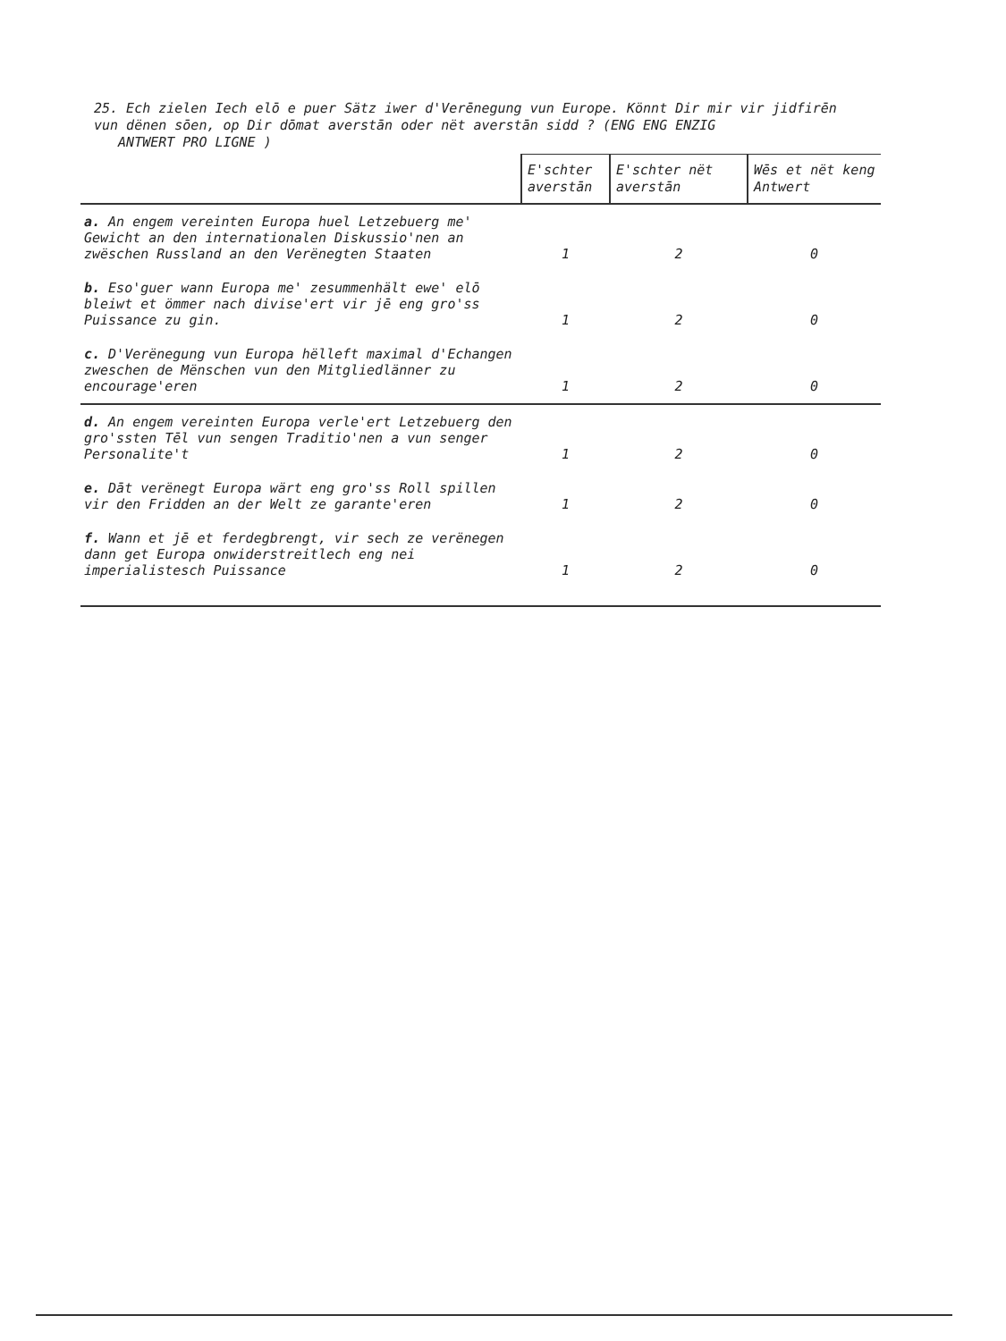25. Ech zielen Iech elō e puer Sätz iwer d'Verēnegung vun Europe. Könnt Dir mir vir jidfirēn vun dënen sōen, op Dir dōmat averstān oder nët averstān sidd ? (ENG ENG ENZIG
ANTWERT PRO LIGNE )
| | E'schter averstān | E'schter nët averstān | Wēs et nët keng Antwert |
| --- | --- | --- | --- |
| a. An engem vereinten Europa huel Letzebuerg me' Gewicht an den internationalen Diskussio'nen an zwëschen Russland an den Verënegten Staaten | 1 | 2 | 0 |
| b. Eso'guer wann Europa me' zesummenhält ewe' elō bleiwt et ömmer nach divise'ert vir jē eng gro'ss Puissance zu gin. | 1 | 2 | 0 |
| c. D'Verënegung vun Europa hëlleft maximal d'Echangen zweschen de Mënschen vun den Mitgliedlänner zu encourage'eren | 1 | 2 | 0 |
| d. An engem vereinten Europa verle'ert Letzebuerg den gro'ssten Tēl vun sengen Traditio'nen a vun senger Personalite't | 1 | 2 | 0 |
| e. Dāt verënegt Europa wärt eng gro'ss Roll spillen vir den Fridden an der Welt ze garante'eren | 1 | 2 | 0 |
| f. Wann et jē et ferdegbrengt, vir sech ze verënegen dann get Europa onwiderstreitlech eng nei imperialistesch Puissance | 1 | 2 | 0 |